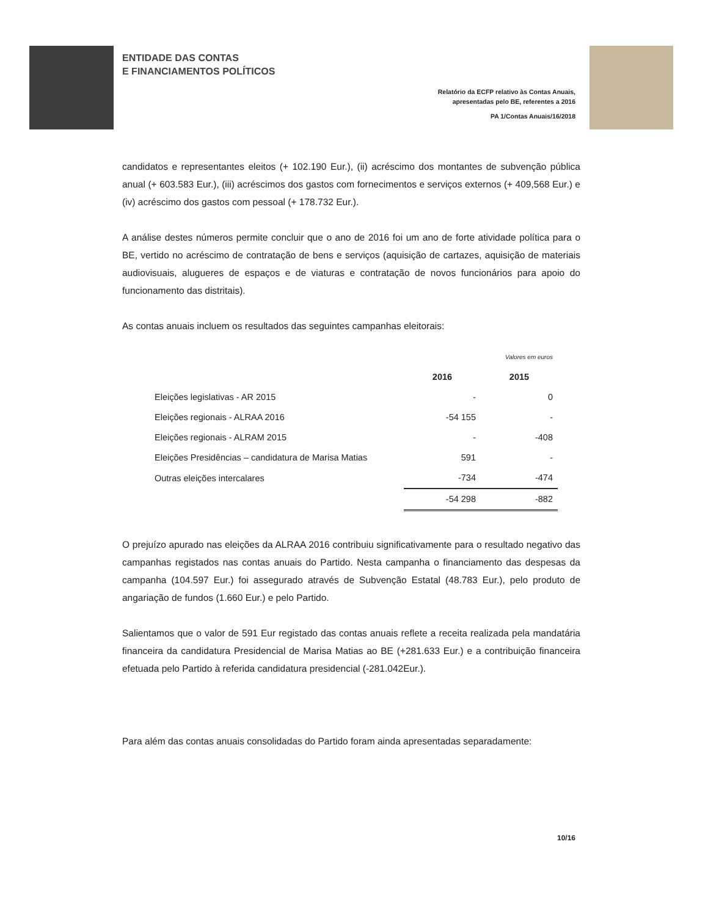ENTIDADE DAS CONTAS
E FINANCIAMENTOS POLÍTICOS
Relatório da ECFP relativo às Contas Anuais,
apresentadas pelo BE, referentes a 2016
PA 1/Contas Anuais/16/2018
candidatos e representantes eleitos (+ 102.190 Eur.), (ii) acréscimo dos montantes de subvenção pública anual (+ 603.583 Eur.), (iii) acréscimos dos gastos com fornecimentos e serviços externos (+ 409,568 Eur.) e (iv) acréscimo dos gastos com pessoal (+ 178.732 Eur.).
A análise destes números permite concluir que o ano de 2016 foi um ano de forte atividade política para o BE, vertido no acréscimo de contratação de bens e serviços (aquisição de cartazes, aquisição de materiais audiovisuais, alugueres de espaços e de viaturas e contratação de novos funcionários para apoio do funcionamento das distritais).
As contas anuais incluem os resultados das seguintes campanhas eleitorais:
| | | Valores em euros |
| | 2016 | 2015 |
| Eleições legislativas - AR 2015 | - | 0 |
| Eleições regionais - ALRAA 2016 | -54 155 | - |
| Eleições regionais - ALRAM 2015 | - | -408 |
| Eleições Presidências – candidatura de Marisa Matias | 591 | - |
| Outras eleições intercalares | -734 | -474 |
| | -54 298 | -882 |
O prejuízo apurado nas eleições da ALRAA 2016 contribuiu significativamente para o resultado negativo das campanhas registados nas contas anuais do Partido. Nesta campanha o financiamento das despesas da campanha (104.597 Eur.) foi assegurado através de Subvenção Estatal (48.783 Eur.), pelo produto de angariação de fundos (1.660 Eur.) e pelo Partido.
Salientamos que o valor de 591 Eur registado das contas anuais reflete a receita realizada pela mandatária financeira da candidatura Presidencial de Marisa Matias ao BE (+281.633 Eur.) e a contribuição financeira efetuada pelo Partido à referida candidatura presidencial (-281.042Eur.).
Para além das contas anuais consolidadas do Partido foram ainda apresentadas separadamente:
10/16